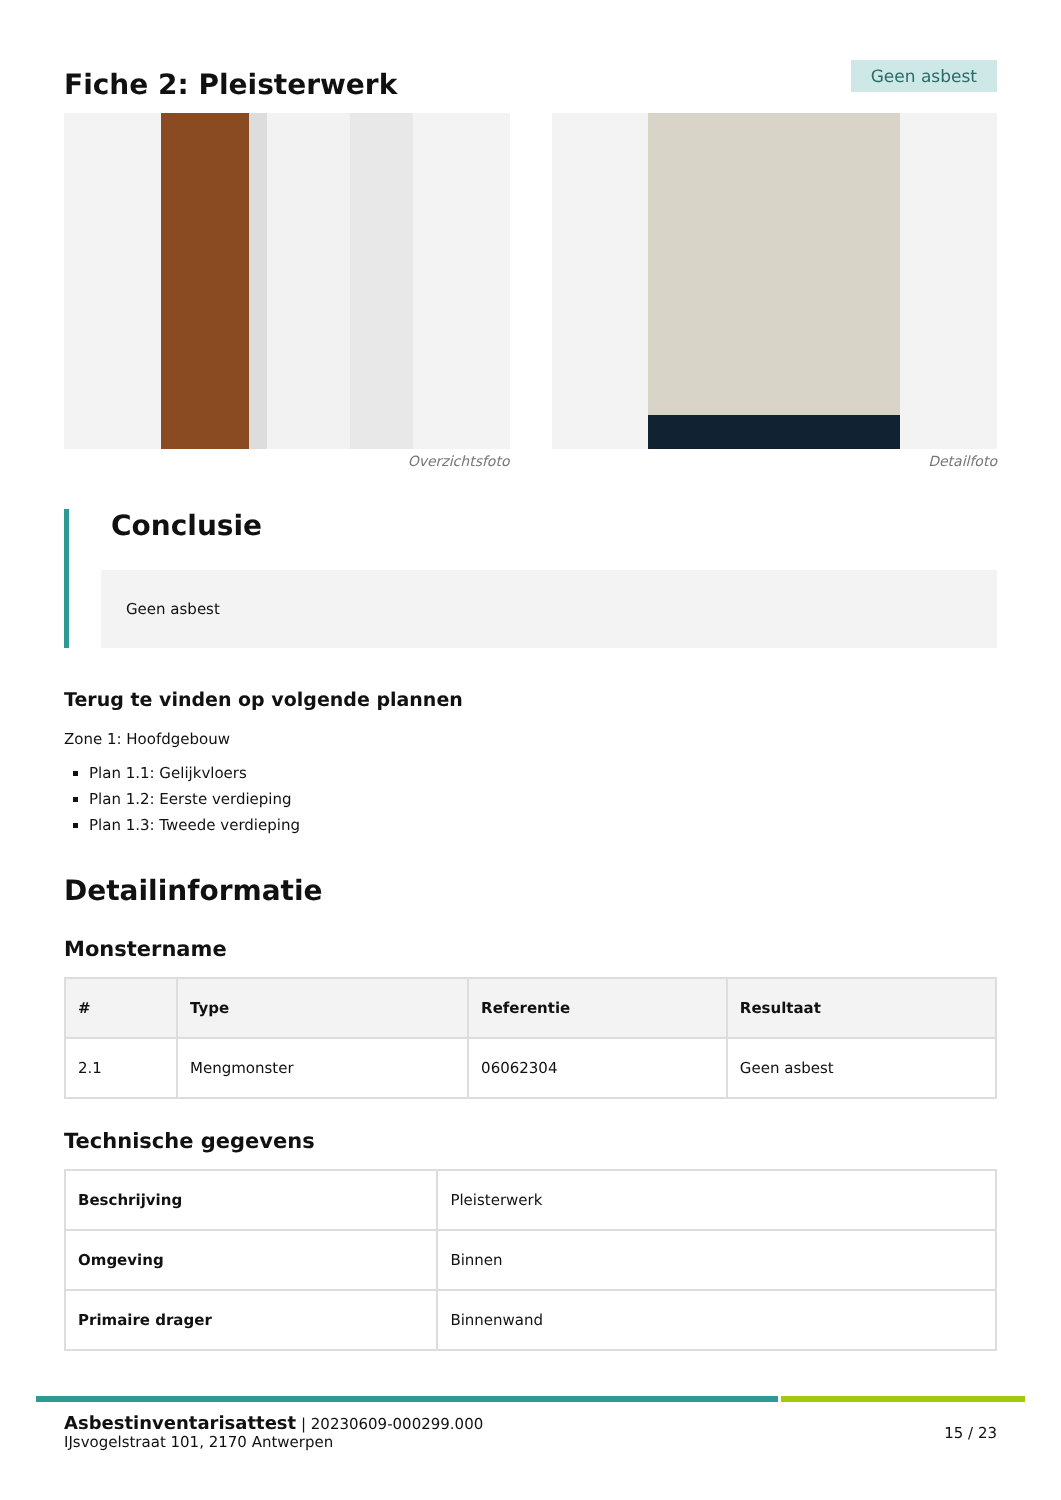Fiche 2: Pleisterwerk
Geen asbest
Overzichtsfoto Detailfoto
Conclusie
Geen asbest
Terug te vinden op volgende plannen
Zone 1: Hoofdgebouw
Plan 1.1: Gelijkvloers
Plan 1.2: Eerste verdieping
Plan 1.3: Tweede verdieping
Detailinformatie
Monstername
| # | Type | Referentie | Resultaat |
| --- | --- | --- | --- |
| 2.1 | Mengmonster | 06062304 | Geen asbest |
Technische gegevens
| Beschrijving | Pleisterwerk |
| Omgeving | Binnen |
| Primaire drager | Binnenwand |
Asbestinventarisattest | 20230609-000299.000
IJsvogelstraat 101, 2170 Antwerpen
15 / 23